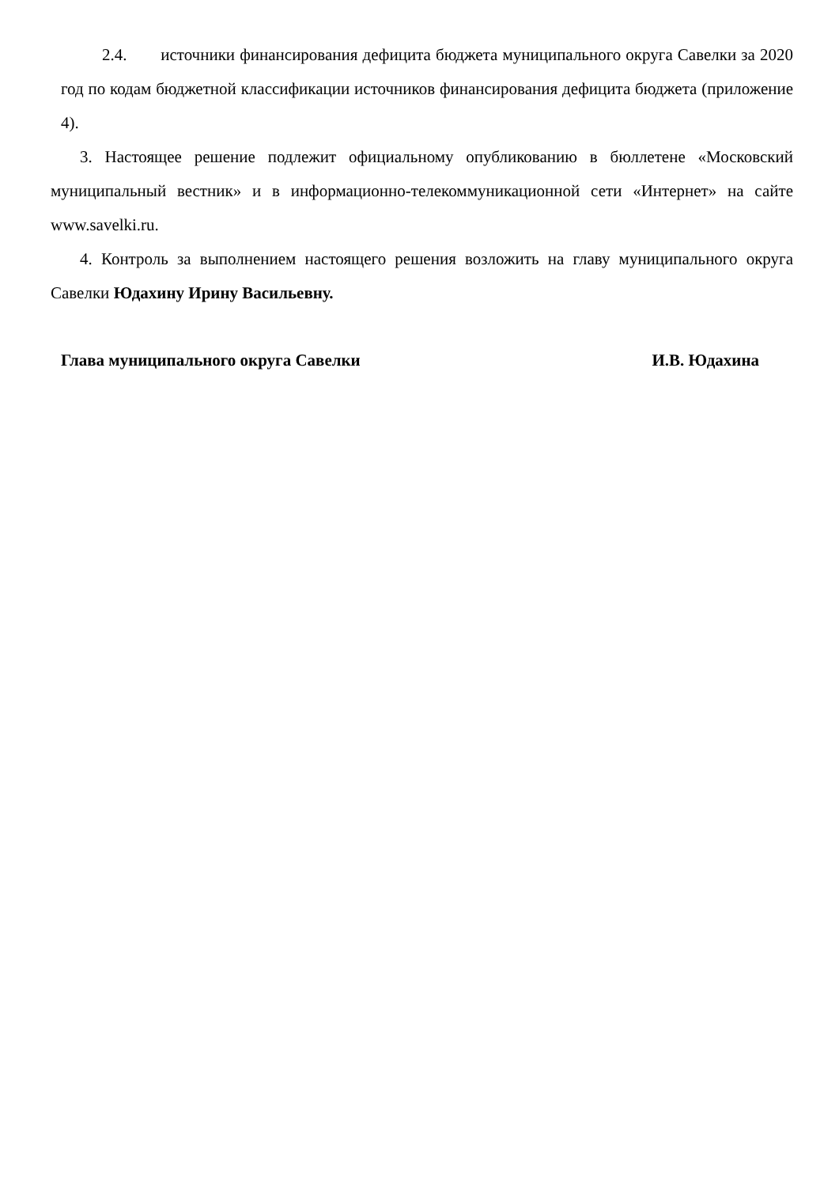2.4. источники финансирования дефицита бюджета муниципального округа Савелки за 2020 год по кодам бюджетной классификации источников финансирования дефицита бюджета (приложение 4).
3. Настоящее решение подлежит официальному опубликованию в бюллетене «Московский муниципальный вестник» и в информационно-телекоммуникационной сети «Интернет» на сайте www.savelki.ru.
4. Контроль за выполнением настоящего решения возложить на главу муниципального округа Савелки Юдахину Ирину Васильевну.
Глава муниципального округа Савелки И.В. Юдахина